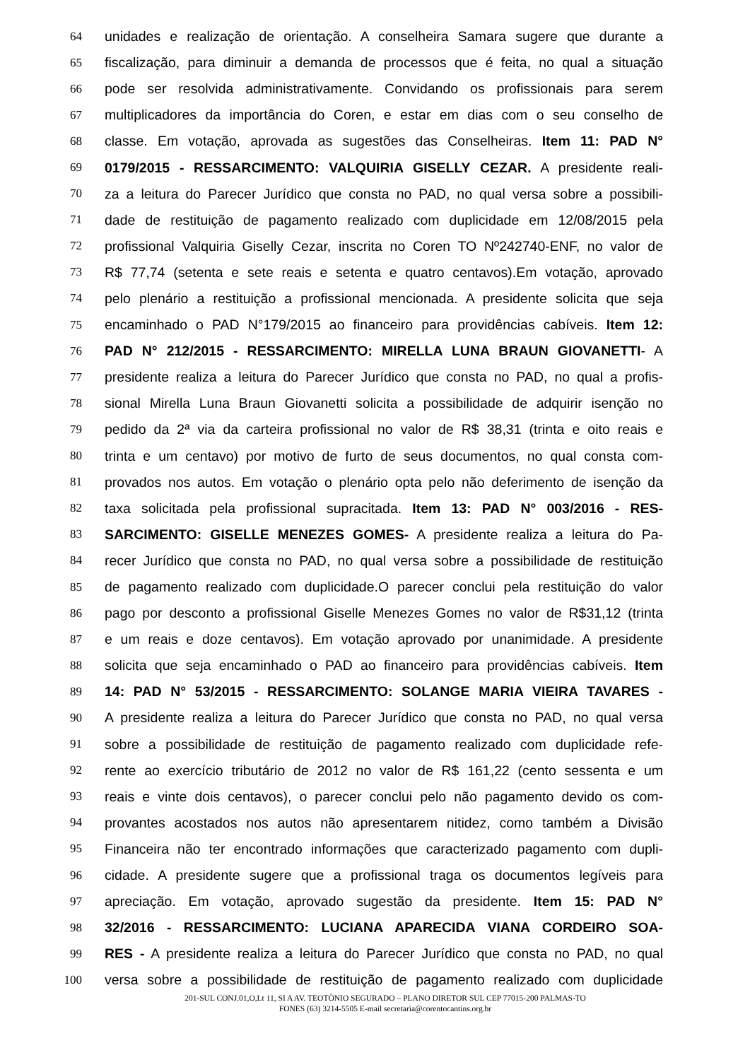64 unidades e realização de orientação. A conselheira Samara sugere que durante a
65 fiscalização, para diminuir a demanda de processos que é feita, no qual a situação
66 pode ser resolvida administrativamente. Convidando os profissionais para serem
67 multiplicadores da importância do Coren, e estar em dias com o seu conselho de
68 classe. Em votação, aprovada as sugestões das Conselheiras. Item 11: PAD N°
69 0179/2015 - RESSARCIMENTO: VALQUIRIA GISELLY CEZAR. A presidente reali-
70 za a leitura do Parecer Jurídico que consta no PAD, no qual versa sobre a possibili-
71 dade de restituição de pagamento realizado com duplicidade em 12/08/2015 pela
72 profissional Valquiria Giselly Cezar, inscrita no Coren TO Nº242740-ENF, no valor de
73 R$ 77,74 (setenta e sete reais e setenta e quatro centavos).Em votação, aprovado
74 pelo plenário a restituição a profissional mencionada. A presidente solicita que seja
75 encaminhado o PAD N°179/2015 ao financeiro para providências cabíveis. Item 12:
76 PAD N° 212/2015 - RESSARCIMENTO: MIRELLA LUNA BRAUN GIOVANETTI- A
77 presidente realiza a leitura do Parecer Jurídico que consta no PAD, no qual a profis-
78 sional Mirella Luna Braun Giovanetti solicita a possibilidade de adquirir isenção no
79 pedido da 2ª via da carteira profissional no valor de R$ 38,31 (trinta e oito reais e
80 trinta e um centavo) por motivo de furto de seus documentos, no qual consta com-
81 provados nos autos. Em votação o plenário opta pelo não deferimento de isenção da
82 taxa solicitada pela profissional supracitada. Item 13: PAD N° 003/2016 - RES-
83 SARCIMENTO: GISELLE MENEZES GOMES- A presidente realiza a leitura do Pa-
84 recer Jurídico que consta no PAD, no qual versa sobre a possibilidade de restituição
85 de pagamento realizado com duplicidade.O parecer conclui pela restituição do valor
86 pago por desconto a profissional Giselle Menezes Gomes no valor de R$31,12 (trinta
87 e um reais e doze centavos). Em votação aprovado por unanimidade. A presidente
88 solicita que seja encaminhado o PAD ao financeiro para providências cabíveis. Item
89 14: PAD N° 53/2015 - RESSARCIMENTO: SOLANGE MARIA VIEIRA TAVARES -
90 A presidente realiza a leitura do Parecer Jurídico que consta no PAD, no qual versa
91 sobre a possibilidade de restituição de pagamento realizado com duplicidade refe-
92 rente ao exercício tributário de 2012 no valor de R$ 161,22 (cento sessenta e um
93 reais e vinte dois centavos), o parecer conclui pelo não pagamento devido os com-
94 provantes acostados nos autos não apresentarem nitidez, como também a Divisão
95 Financeira não ter encontrado informações que caracterizado pagamento com dupli-
96 cidade. A presidente sugere que a profissional traga os documentos legíveis para
97 apreciação. Em votação, aprovado sugestão da presidente. Item 15: PAD N°
98 32/2016 - RESSARCIMENTO: LUCIANA APARECIDA VIANA CORDEIRO SOA-
99 RES - A presidente realiza a leitura do Parecer Jurídico que consta no PAD, no qual
100 versa sobre a possibilidade de restituição de pagamento realizado com duplicidade
201-SUL CONJ.01,O,Lt 11, SI A AV. TEOTÔNIO SEGURADO – PLANO DIRETOR SUL CEP 77015-200 PALMAS-TO
FONES (63) 3214-5505 E-mail secretaria@corentocantins.org.br